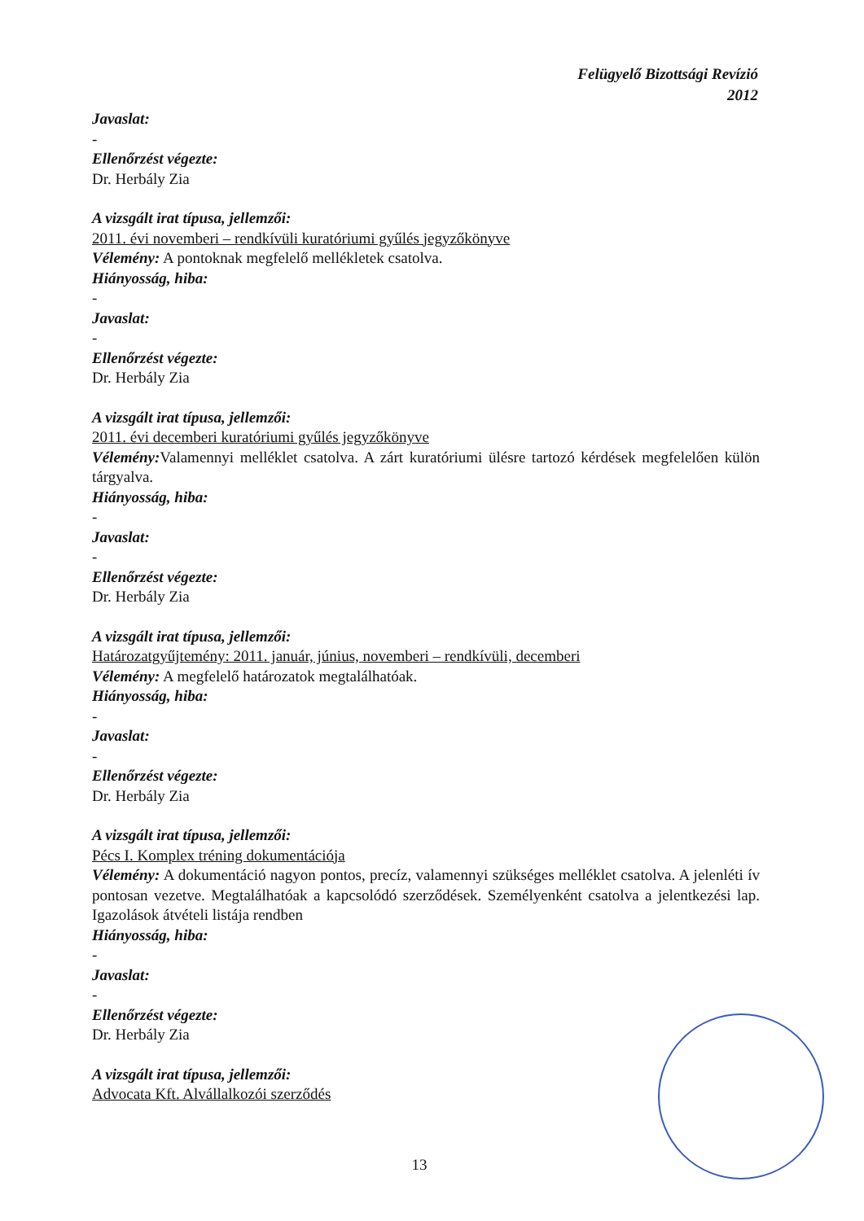Felügyelő Bizottsági Revízió
2012
Javaslat:
-
Ellenőrzést végezte:
Dr. Herbály Zia
A vizsgált irat típusa, jellemzői:
2011. évi novemberi – rendkívüli kuratóriumi gyűlés jegyzőkönyve
Vélemény: A pontoknak megfelelő mellékletek csatolva.
Hiányosság, hiba:
-
Javaslat:
-
Ellenőrzést végezte:
Dr. Herbály Zia
A vizsgált irat típusa, jellemzői:
2011. évi decemberi kuratóriumi gyűlés jegyzőkönyve
Vélemény: Valamennyi melléklet csatolva. A zárt kuratóriumi ülésre tartozó kérdések megfelelően külön tárgyalva.
Hiányosság, hiba:
-
Javaslat:
-
Ellenőrzést végezte:
Dr. Herbály Zia
A vizsgált irat típusa, jellemzői:
Határozatgyűjtemény: 2011. január, június, novemberi – rendkívüli, decemberi
Vélemény: A megfelelő határozatok megtalálhatóak.
Hiányosság, hiba:
-
Javaslat:
-
Ellenőrzést végezte:
Dr. Herbály Zia
A vizsgált irat típusa, jellemzői:
Pécs I. Komplex tréning dokumentációja
Vélemény: A dokumentáció nagyon pontos, precíz, valamennyi szükséges melléklet csatolva. A jelenléti ív pontosan vezetve. Megtalálhatóak a kapcsolódó szerződések. Személyenként csatolva a jelentkezési lap. Igazolások átvételi listája rendben
Hiányosság, hiba:
-
Javaslat:
-
Ellenőrzést végezte:
Dr. Herbály Zia
A vizsgált irat típusa, jellemzői:
Advocata Kft. Alvállalkozói szerződés
13